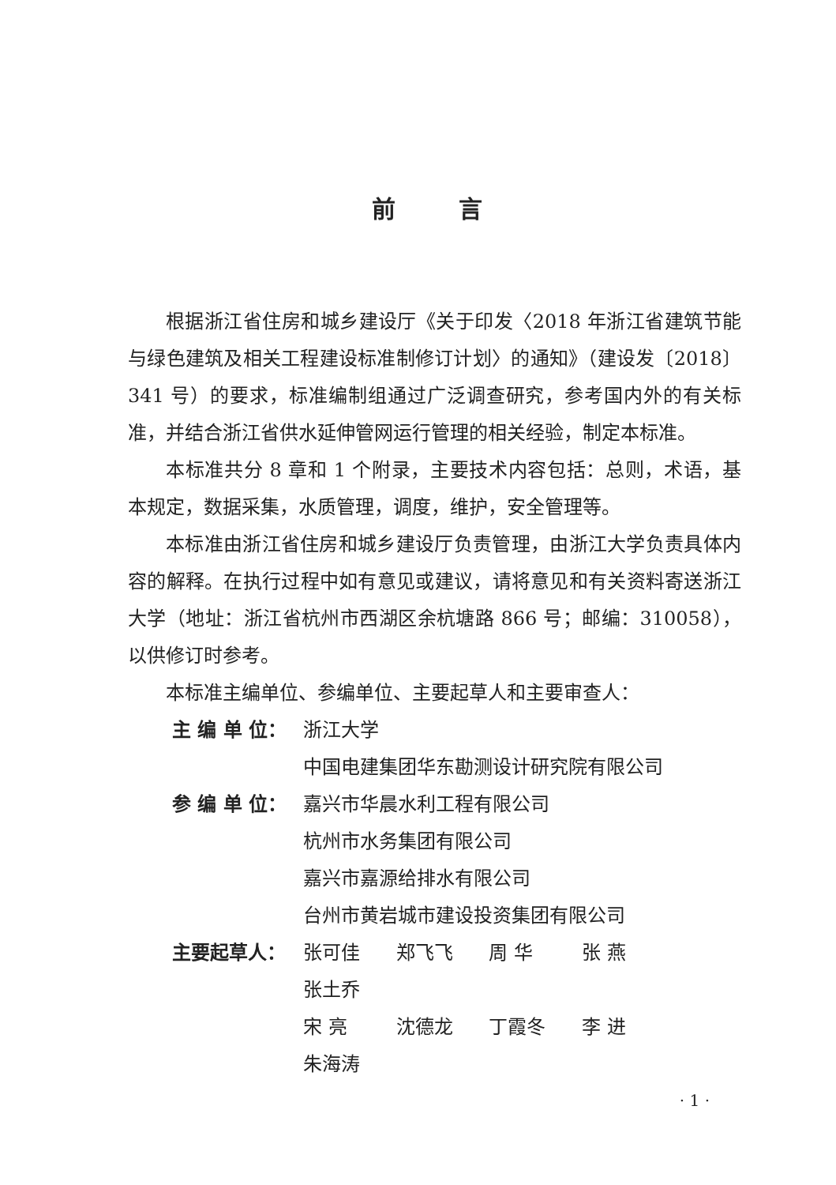前言
根据浙江省住房和城乡建设厅《关于印发〈2018 年浙江省建筑节能与绿色建筑及相关工程建设标准制修订计划〉的通知》（建设发〔2018〕341 号）的要求，标准编制组通过广泛调查研究，参考国内外的有关标准，并结合浙江省供水延伸管网运行管理的相关经验，制定本标准。
本标准共分 8 章和 1 个附录，主要技术内容包括：总则，术语，基本规定，数据采集，水质管理，调度，维护，安全管理等。
本标准由浙江省住房和城乡建设厅负责管理，由浙江大学负责具体内容的解释。在执行过程中如有意见或建议，请将意见和有关资料寄送浙江大学（地址：浙江省杭州市西湖区余杭塘路 866 号；邮编：310058），以供修订时参考。
本标准主编单位、参编单位、主要起草人和主要审查人：
主 编 单 位： 浙江大学
中国电建集团华东勘测设计研究院有限公司
参 编 单 位： 嘉兴市华晨水利工程有限公司
杭州市水务集团有限公司
嘉兴市嘉源给排水有限公司
台州市黄岩城市建设投资集团有限公司
主要起草人： 张可佳 郑飞飞 周 华 张 燕 张土乔
宋 亮 沈德龙 丁霞冬 李 进 朱海涛
· 1 ·